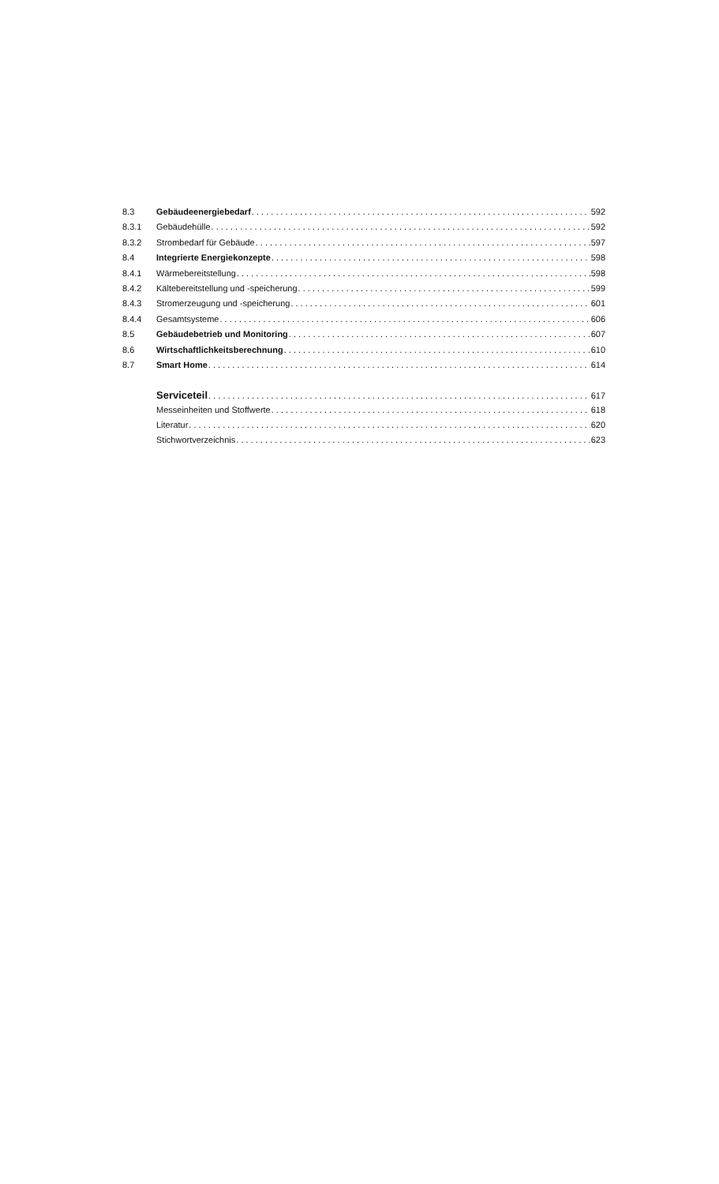8.3 Gebäudeenergiebedarf 592
8.3.1 Gebäudehülle 592
8.3.2 Strombedarf für Gebäude 597
8.4 Integrierte Energiekonzepte 598
8.4.1 Wärmebereitstellung 598
8.4.2 Kältebereitstellung und -speicherung 599
8.4.3 Stromerzeugung und -speicherung 601
8.4.4 Gesamtsysteme 606
8.5 Gebäudebetrieb und Monitoring 607
8.6 Wirtschaftlichkeitsberechnung 610
8.7 Smart Home 614
Serviceteil 617
Messeinheiten und Stoffwerte 618
Literatur 620
Stichwortverzeichnis 623